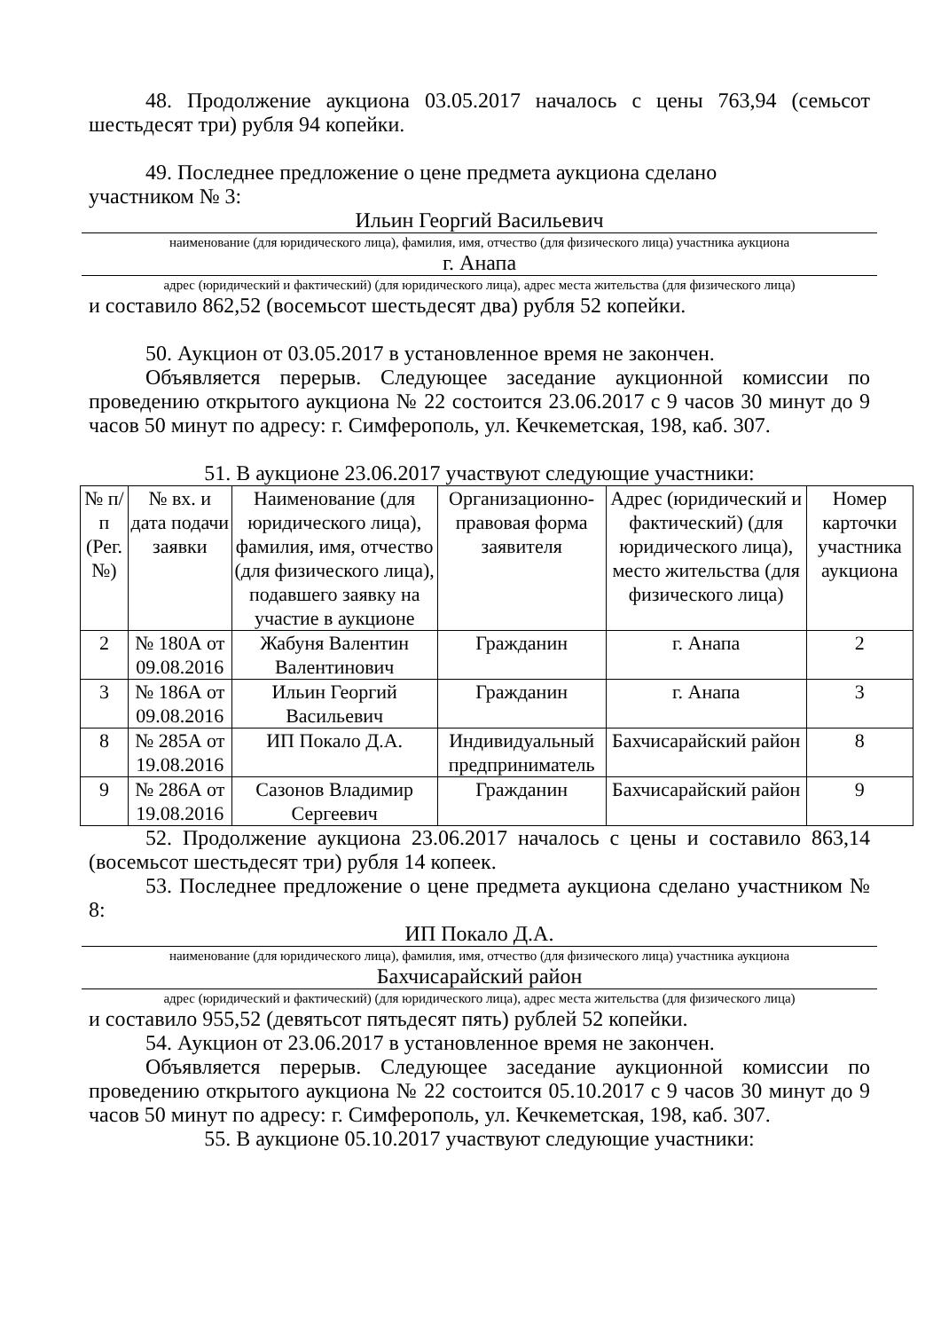48. Продолжение аукциона 03.05.2017 началось с цены 763,94 (семьсот шестьдесят три) рубля 94 копейки.
49. Последнее предложение о цене предмета аукциона сделано
участником № 3:
Ильин Георгий Васильевич
наименование (для юридического лица), фамилия, имя, отчество (для физического лица) участника аукциона
г. Анапа
адрес (юридический и фактический) (для юридического лица), адрес места жительства (для физического лица)
и составило 862,52 (восемьсот шестьдесят два) рубля 52 копейки.
50. Аукцион от 03.05.2017 в установленное время не закончен.
Объявляется перерыв. Следующее заседание аукционной комиссии по проведению открытого аукциона № 22 состоится 23.06.2017 с 9 часов 30 минут до 9 часов 50 минут по адресу: г. Симферополь, ул. Кечкеметская, 198, каб. 307.
51. В аукционе 23.06.2017 участвуют следующие участники:
| № п/п (Рег. №) | № вх. и дата подачи заявки | Наименование (для юридического лица), фамилия, имя, отчество (для физического лица), подавшего заявку на участие в аукционе | Организационно-правовая форма заявителя | Адрес (юридический и фактический) (для юридического лица), место жительства (для физического лица) | Номер карточки участника аукциона |
| 2 | № 180А от 09.08.2016 | Жабуня Валентин Валентинович | Гражданин | г. Анапа | 2 |
| 3 | № 186А от 09.08.2016 | Ильин Георгий Васильевич | Гражданин | г. Анапа | 3 |
| 8 | № 285А от 19.08.2016 | ИП Покало Д.А. | Индивидуальный предприниматель | Бахчисарайский район | 8 |
| 9 | № 286А от 19.08.2016 | Сазонов Владимир Сергеевич | Гражданин | Бахчисарайский район | 9 |
52. Продолжение аукциона 23.06.2017 началось с цены и составило 863,14 (восемьсот шестьдесят три) рубля 14 копеек.
53. Последнее предложение о цене предмета аукциона сделано участником № 8:
ИП Покало Д.А.
наименование (для юридического лица), фамилия, имя, отчество (для физического лица) участника аукциона
Бахчисарайский район
адрес (юридический и фактический) (для юридического лица), адрес места жительства (для физического лица)
и составило 955,52 (девятьсот пятьдесят пять) рублей 52 копейки.
54. Аукцион от 23.06.2017 в установленное время не закончен.
Объявляется перерыв. Следующее заседание аукционной комиссии по проведению открытого аукциона № 22 состоится 05.10.2017 с 9 часов 30 минут до 9 часов 50 минут по адресу: г. Симферополь, ул. Кечкеметская, 198, каб. 307.
55. В аукционе 05.10.2017 участвуют следующие участники: